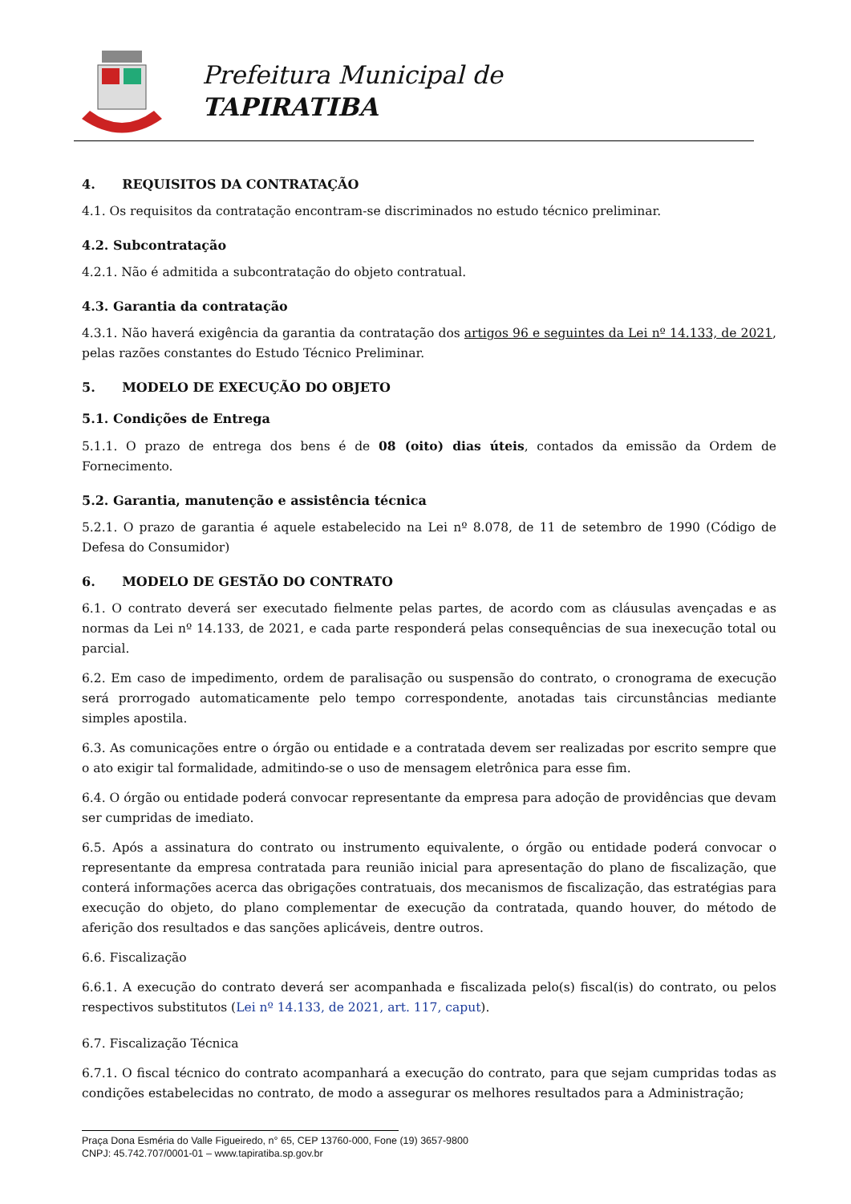Prefeitura Municipal de
TAPIRATIBA
4. REQUISITOS DA CONTRATAÇÃO
4.1. Os requisitos da contratação encontram-se discriminados no estudo técnico preliminar.
4.2. Subcontratação
4.2.1. Não é admitida a subcontratação do objeto contratual.
4.3. Garantia da contratação
4.3.1. Não haverá exigência da garantia da contratação dos artigos 96 e seguintes da Lei nº 14.133, de 2021, pelas razões constantes do Estudo Técnico Preliminar.
5. MODELO DE EXECUÇÃO DO OBJETO
5.1. Condições de Entrega
5.1.1. O prazo de entrega dos bens é de 08 (oito) dias úteis, contados da emissão da Ordem de Fornecimento.
5.2. Garantia, manutenção e assistência técnica
5.2.1. O prazo de garantia é aquele estabelecido na Lei nº 8.078, de 11 de setembro de 1990 (Código de Defesa do Consumidor)
6. MODELO DE GESTÃO DO CONTRATO
6.1. O contrato deverá ser executado fielmente pelas partes, de acordo com as cláusulas avençadas e as normas da Lei nº 14.133, de 2021, e cada parte responderá pelas consequências de sua inexecução total ou parcial.
6.2. Em caso de impedimento, ordem de paralisação ou suspensão do contrato, o cronograma de execução será prorrogado automaticamente pelo tempo correspondente, anotadas tais circunstâncias mediante simples apostila.
6.3. As comunicações entre o órgão ou entidade e a contratada devem ser realizadas por escrito sempre que o ato exigir tal formalidade, admitindo-se o uso de mensagem eletrônica para esse fim.
6.4. O órgão ou entidade poderá convocar representante da empresa para adoção de providências que devam ser cumpridas de imediato.
6.5. Após a assinatura do contrato ou instrumento equivalente, o órgão ou entidade poderá convocar o representante da empresa contratada para reunião inicial para apresentação do plano de fiscalização, que conterá informações acerca das obrigações contratuais, dos mecanismos de fiscalização, das estratégias para execução do objeto, do plano complementar de execução da contratada, quando houver, do método de aferição dos resultados e das sanções aplicáveis, dentre outros.
6.6. Fiscalização
6.6.1. A execução do contrato deverá ser acompanhada e fiscalizada pelo(s) fiscal(is) do contrato, ou pelos respectivos substitutos (Lei nº 14.133, de 2021, art. 117, caput).
6.7. Fiscalização Técnica
6.7.1. O fiscal técnico do contrato acompanhará a execução do contrato, para que sejam cumpridas todas as condições estabelecidas no contrato, de modo a assegurar os melhores resultados para a Administração;
Praça Dona Esméria do Valle Figueiredo, n° 65, CEP 13760-000, Fone (19) 3657-9800
CNPJ: 45.742.707/0001-01 – www.tapiratiba.sp.gov.br